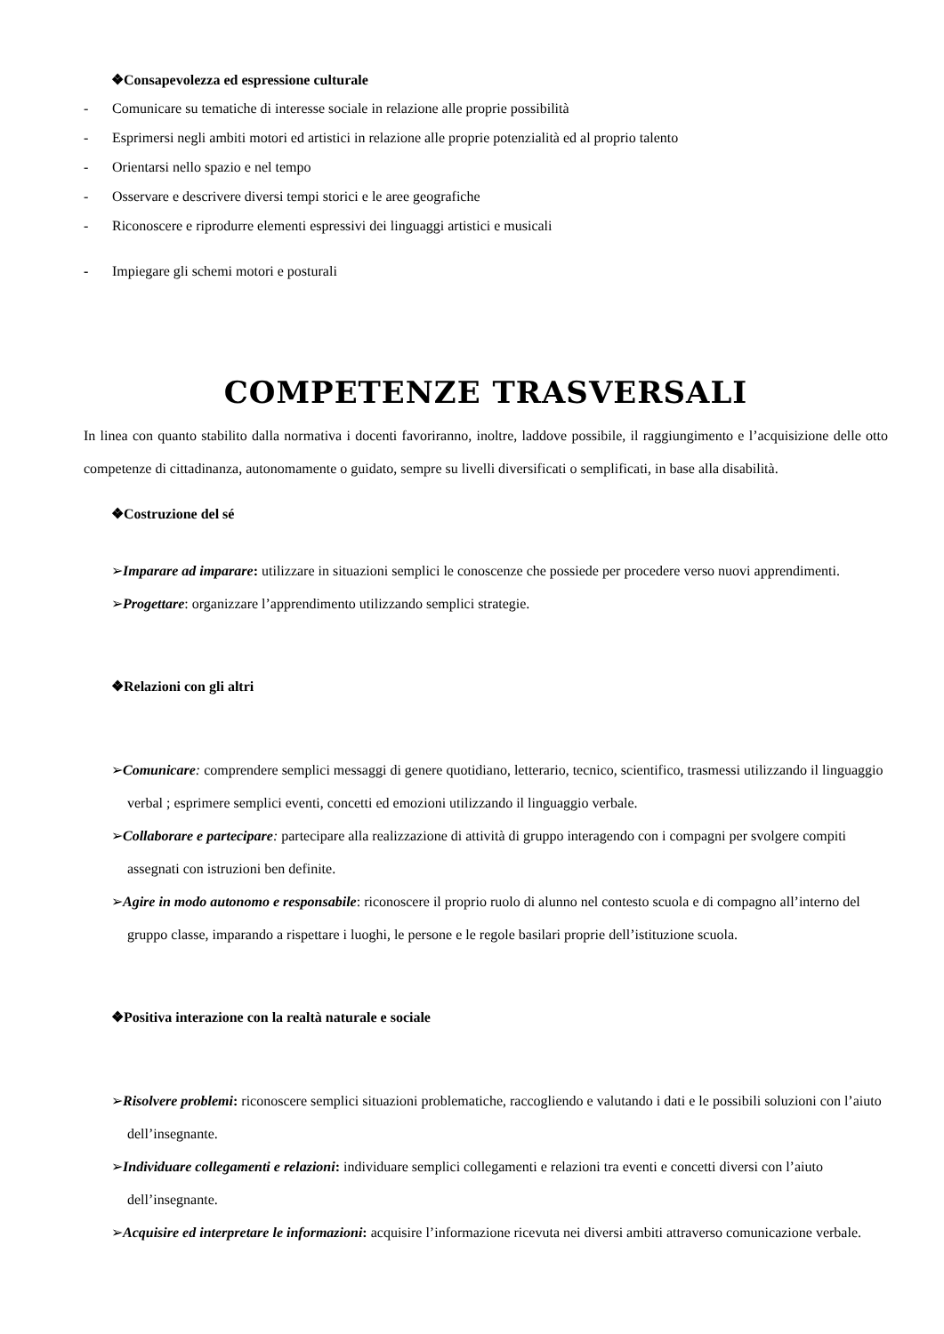❖Consapevolezza ed espressione culturale
- Comunicare su tematiche di interesse sociale in relazione alle proprie possibilità
- Esprimersi negli ambiti motori ed artistici in relazione alle proprie potenzialità ed al proprio talento
- Orientarsi nello spazio e nel tempo
- Osservare e descrivere diversi tempi storici e le aree geografiche
- Riconoscere e riprodurre elementi espressivi dei linguaggi artistici e musicali
- Impiegare gli schemi motori e posturali
COMPETENZE TRASVERSALI
In linea con quanto stabilito dalla normativa i docenti favoriranno, inoltre, laddove possibile, il raggiungimento e l’acquisizione delle otto competenze di cittadinanza, autonomamente o guidato, sempre su livelli diversificati o semplificati, in base alla disabilità.
❖Costruzione del sé
➢Imparare ad imparare: utilizzare in situazioni semplici le conoscenze che possiede per procedere verso nuovi apprendimenti.
➢Progettare: organizzare l’apprendimento utilizzando semplici strategie.
❖Relazioni con gli altri
➢Comunicare: comprendere semplici messaggi di genere quotidiano, letterario, tecnico, scientifico, trasmessi utilizzando il linguaggio verbal ; esprimere semplici eventi, concetti ed emozioni utilizzando il linguaggio verbale.
➢Collaborare e partecipare: partecipare alla realizzazione di attività di gruppo interagendo con i compagni per svolgere compiti assegnati con istruzioni ben definite.
➢Agire in modo autonomo e responsabile: riconoscere il proprio ruolo di alunno nel contesto scuola e di compagno all’interno del gruppo classe, imparando a rispettare i luoghi, le persone e le regole basilari proprie dell’istituzione scuola.
❖Positiva interazione con la realtà naturale e sociale
➢Risolvere problemi: riconoscere semplici situazioni problematiche, raccogliendo e valutando i dati e le possibili soluzioni con l’aiuto dell’insegnante.
➢Individuare collegamenti e relazioni: individuare semplici collegamenti e relazioni tra eventi e concetti diversi con l’aiuto dell’insegnante.
➢Acquisire ed interpretare le informazioni: acquisire l’informazione ricevuta nei diversi ambiti attraverso comunicazione verbale.